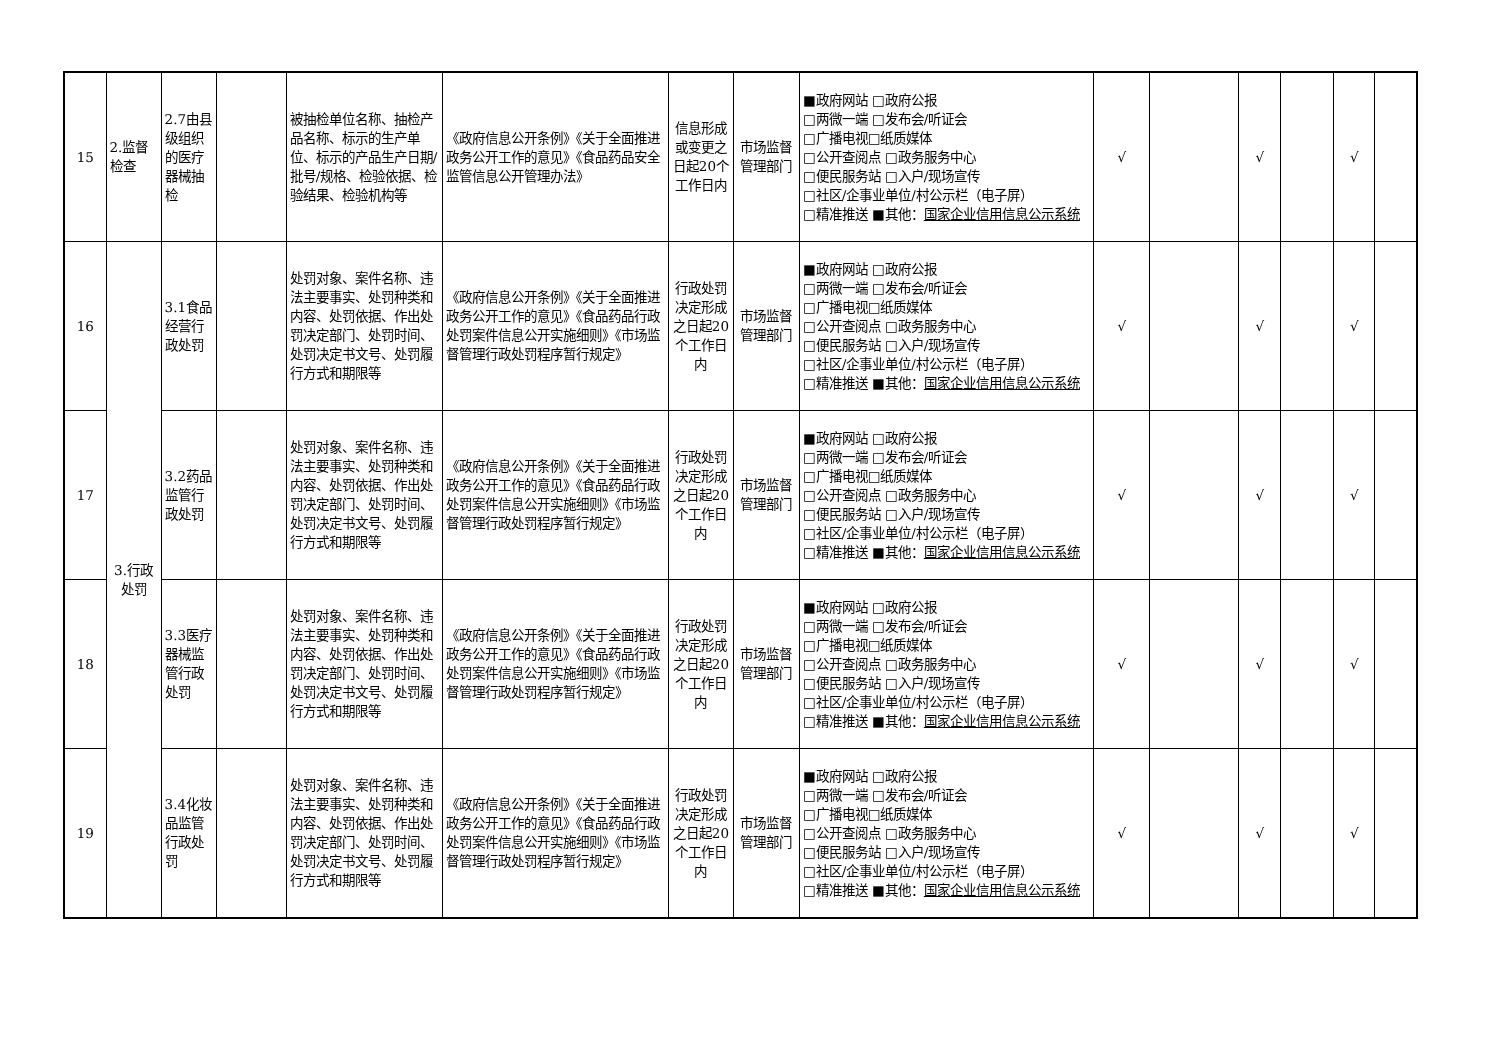| 15 | 2.监督检查 | 2.7由县级组织的医疗器械抽检 | | 被抽检单位名称、抽检产品名称、标示的生产单位、标示的产品生产日期/批号/规格、检验依据、检验结果、检验机构等 | 《政府信息公开条例》《关于全面推进政务公开工作的意见》《食品药品安全监管信息公开管理办法》 | 信息形成或变更之日起20个工作日内 | 市场监督管理部门 | ■政府网站 □政府公报 □两微一端 □发布会/听证会 □广播电视□纸质媒体 □公开查阅点 □政务服务中心 □便民服务站 □入户/现场宣传 □社区/企事业单位/村公示栏（电子屏） □精准推送 ■其他： 国家企业信用信息公示系统 | √ | | √ | | √ | |
| 16 | 3.行政处罚 | 3.1食品经营行政处罚 | | 处罚对象、案件名称、违法主要事实、处罚种类和内容、处罚依据、作出处罚决定部门、处罚时间、处罚决定书文号、处罚履行方式和期限等 | 《政府信息公开条例》《关于全面推进政务公开工作的意见》《食品药品行政处罚案件信息公开实施细则》《市场监督管理行政处罚程序暂行规定》 | 行政处罚决定形成之日起20个工作日内 | 市场监督管理部门 | ■政府网站 □政府公报 □两微一端 □发布会/听证会 □广播电视□纸质媒体 □公开查阅点 □政务服务中心 □便民服务站 □入户/现场宣传 □社区/企事业单位/村公示栏（电子屏） □精准推送 ■其他： 国家企业信用信息公示系统 | √ | | √ | | √ | |
| 17 | | 3.2药品监管行政处罚 | | 处罚对象、案件名称、违法主要事实、处罚种类和内容、处罚依据、作出处罚决定部门、处罚时间、处罚决定书文号、处罚履行方式和期限等 | 《政府信息公开条例》《关于全面推进政务公开工作的意见》《食品药品行政处罚案件信息公开实施细则》《市场监督管理行政处罚程序暂行规定》 | 行政处罚决定形成之日起20个工作日内 | 市场监督管理部门 | ■政府网站 □政府公报 □两微一端 □发布会/听证会 □广播电视□纸质媒体 □公开查阅点 □政务服务中心 □便民服务站 □入户/现场宣传 □社区/企事业单位/村公示栏（电子屏） □精准推送 ■其他： 国家企业信用信息公示系统 | √ | | √ | | √ | |
| 18 | | 3.3医疗器械监管行政处罚 | | 处罚对象、案件名称、违法主要事实、处罚种类和内容、处罚依据、作出处罚决定部门、处罚时间、处罚决定书文号、处罚履行方式和期限等 | 《政府信息公开条例》《关于全面推进政务公开工作的意见》《食品药品行政处罚案件信息公开实施细则》《市场监督管理行政处罚程序暂行规定》 | 行政处罚决定形成之日起20个工作日内 | 市场监督管理部门 | ■政府网站 □政府公报 □两微一端 □发布会/听证会 □广播电视□纸质媒体 □公开查阅点 □政务服务中心 □便民服务站 □入户/现场宣传 □社区/企事业单位/村公示栏（电子屏） □精准推送 ■其他： 国家企业信用信息公示系统 | √ | | √ | | √ | |
| 19 | | 3.4化妆品监管行政处罚 | | 处罚对象、案件名称、违法主要事实、处罚种类和内容、处罚依据、作出处罚决定部门、处罚时间、处罚决定书文号、处罚履行方式和期限等 | 《政府信息公开条例》《关于全面推进政务公开工作的意见》《食品药品行政处罚案件信息公开实施细则》《市场监督管理行政处罚程序暂行规定》 | 行政处罚决定形成之日起20个工作日内 | 市场监督管理部门 | ■政府网站 □政府公报 □两微一端 □发布会/听证会 □广播电视□纸质媒体 □公开查阅点 □政务服务中心 □便民服务站 □入户/现场宣传 □社区/企事业单位/村公示栏（电子屏） □精准推送 ■其他： 国家企业信用信息公示系统 | √ | | √ | | √ | |